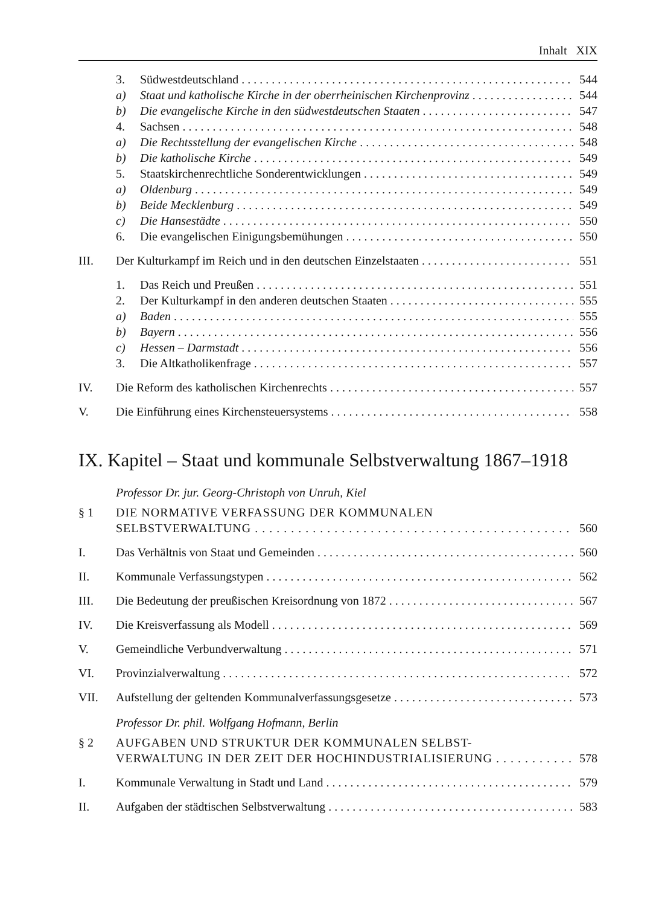Inhalt XIX
3. Südwestdeutschland 544
a) Staat und katholische Kirche in der oberrheinischen Kirchenprovinz 544
b) Die evangelische Kirche in den südwestdeutschen Staaten 547
4. Sachsen 548
a) Die Rechtsstellung der evangelischen Kirche 548
b) Die katholische Kirche 549
5. Staatskirchenrechtliche Sonderentwicklungen 549
a) Oldenburg 549
b) Beide Mecklenburg 549
c) Die Hansestädte 550
6. Die evangelischen Einigungsbemühungen 550
III. Der Kulturkampf im Reich und in den deutschen Einzelstaaten 551
1. Das Reich und Preußen 551
2. Der Kulturkampf in den anderen deutschen Staaten 555
a) Baden 555
b) Bayern 556
c) Hessen – Darmstadt 556
3. Die Altkatholikenfrage 557
IV. Die Reform des katholischen Kirchenrechts 557
V. Die Einführung eines Kirchensteuersystems 558
IX. Kapitel – Staat und kommunale Selbstverwaltung 1867–1918
Professor Dr. jur. Georg-Christoph von Unruh, Kiel
§ 1 DIE NORMATIVE VERFASSUNG DER KOMMUNALEN
SELBSTVERWALTUNG 560
I. Das Verhältnis von Staat und Gemeinden 560
II. Kommunale Verfassungstypen 562
III. Die Bedeutung der preußischen Kreisordnung von 1872 567
IV. Die Kreisverfassung als Modell 569
V. Gemeindliche Verbundverwaltung 571
VI. Provinzialverwaltung 572
VII. Aufstellung der geltenden Kommunalverfassungsgesetze 573
Professor Dr. phil. Wolfgang Hofmann, Berlin
§ 2 AUFGABEN UND STRUKTUR DER KOMMUNALEN SELBST-
VERWALTUNG IN DER ZEIT DER HOCHINDUSTRIALISIERUNG 578
I. Kommunale Verwaltung in Stadt und Land 579
II. Aufgaben der städtischen Selbstverwaltung 583